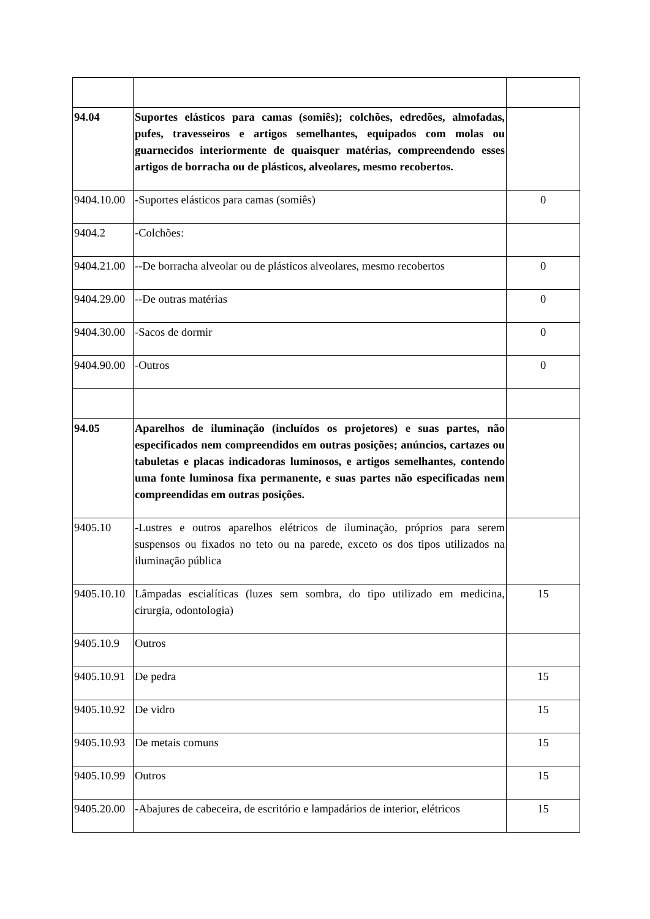| 94.04 | Suportes elásticos para camas (somiês); colchões, edredões, almofadas, pufes, travesseiros e artigos semelhantes, equipados com molas ou guarnecidos interiormente de quaisquer matérias, compreendendo esses artigos de borracha ou de plásticos, alveolares, mesmo recobertos. | |
| 9404.10.00 | -Suportes elásticos para camas (somiês) | 0 |
| 9404.2 | -Colchões: | |
| 9404.21.00 | --De borracha alveolar ou de plásticos alveolares, mesmo recobertos | 0 |
| 9404.29.00 | --De outras matérias | 0 |
| 9404.30.00 | -Sacos de dormir | 0 |
| 9404.90.00 | -Outros | 0 |
| 94.05 | Aparelhos de iluminação (incluídos os projetores) e suas partes, não especificados nem compreendidos em outras posições; anúncios, cartazes ou tabuletas e placas indicadoras luminosos, e artigos semelhantes, contendo uma fonte luminosa fixa permanente, e suas partes não especificadas nem compreendidas em outras posições. | |
| 9405.10 | -Lustres e outros aparelhos elétricos de iluminação, próprios para serem suspensos ou fixados no teto ou na parede, exceto os dos tipos utilizados na iluminação pública | |
| 9405.10.10 | Lâmpadas escialíticas (luzes sem sombra, do tipo utilizado em medicina, cirurgia, odontologia) | 15 |
| 9405.10.9 | Outros | |
| 9405.10.91 | De pedra | 15 |
| 9405.10.92 | De vidro | 15 |
| 9405.10.93 | De metais comuns | 15 |
| 9405.10.99 | Outros | 15 |
| 9405.20.00 | -Abajures de cabeceira, de escritório e lampadários de interior, elétricos | 15 |